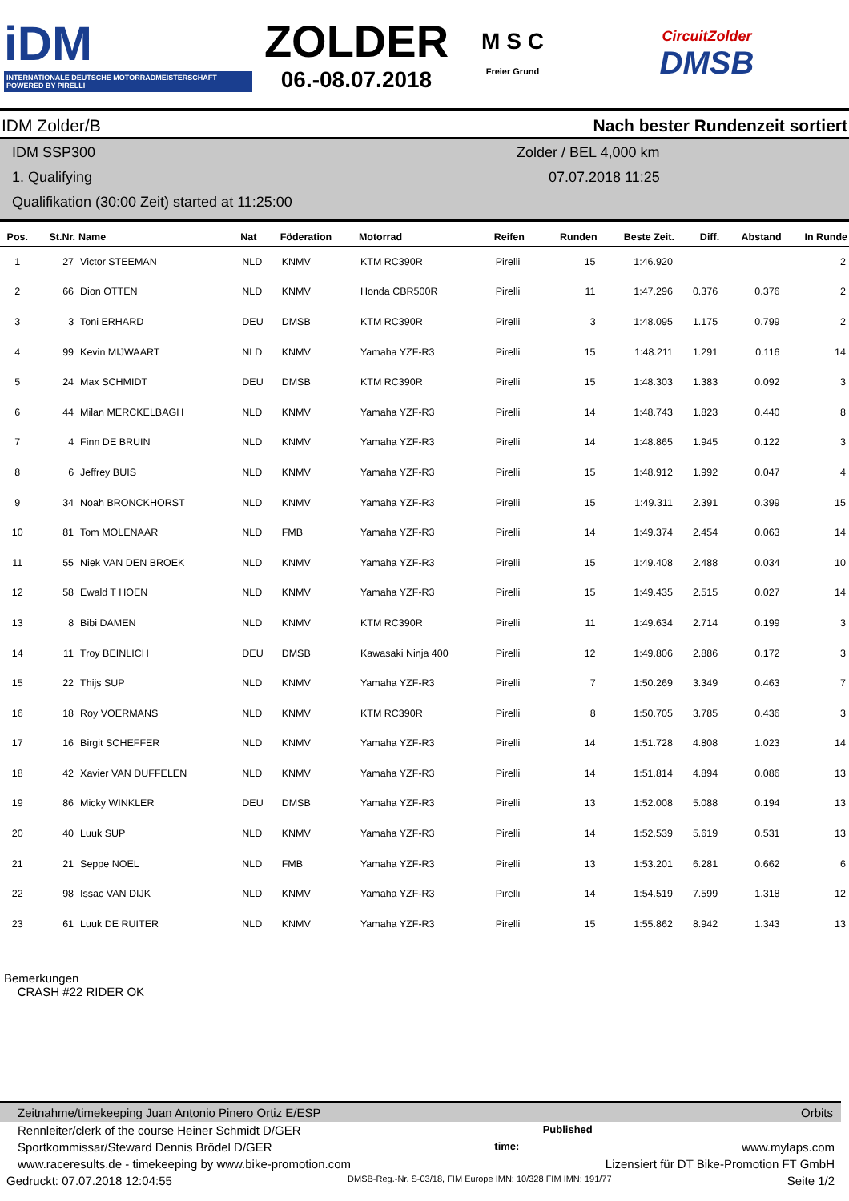iDM
INTERNATIONALE DEUTSCHE MOTORRADMEISTERSCHAFT — POWERED BY PIRELLI
ZOLDER
06.-08.07.2018
M S C
Freier Grund
CircuitZolder
DMSB
IDM Zolder/B Nach bester Rundenzeit sortiert
IDM SSP300
1. Qualifying
Qualifikation (30:00 Zeit) started at 11:25:00
Zolder / BEL 4,000 km
07.07.2018 11:25
| Pos. | St.Nr. | Name | Nat | Föderation | Motorrad | Reifen | Runden | Beste Zeit. | Diff. | Abstand | In Runde |
| --- | --- | --- | --- | --- | --- | --- | --- | --- | --- | --- | --- |
| 1 | 27 | Victor STEEMAN | NLD | KNMV | KTM RC390R | Pirelli | 15 | 1:46.920 | | | 2 |
| 2 | 66 | Dion OTTEN | NLD | KNMV | Honda CBR500R | Pirelli | 11 | 1:47.296 | 0.376 | 0.376 | 2 |
| 3 | 3 | Toni ERHARD | DEU | DMSB | KTM RC390R | Pirelli | 3 | 1:48.095 | 1.175 | 0.799 | 2 |
| 4 | 99 | Kevin MIJWAART | NLD | KNMV | Yamaha YZF-R3 | Pirelli | 15 | 1:48.211 | 1.291 | 0.116 | 14 |
| 5 | 24 | Max SCHMIDT | DEU | DMSB | KTM RC390R | Pirelli | 15 | 1:48.303 | 1.383 | 0.092 | 3 |
| 6 | 44 | Milan MERCKELBAGH | NLD | KNMV | Yamaha YZF-R3 | Pirelli | 14 | 1:48.743 | 1.823 | 0.440 | 8 |
| 7 | 4 | Finn DE BRUIN | NLD | KNMV | Yamaha YZF-R3 | Pirelli | 14 | 1:48.865 | 1.945 | 0.122 | 3 |
| 8 | 6 | Jeffrey BUIS | NLD | KNMV | Yamaha YZF-R3 | Pirelli | 15 | 1:48.912 | 1.992 | 0.047 | 4 |
| 9 | 34 | Noah BRONCKHORST | NLD | KNMV | Yamaha YZF-R3 | Pirelli | 15 | 1:49.311 | 2.391 | 0.399 | 15 |
| 10 | 81 | Tom MOLENAAR | NLD | FMB | Yamaha YZF-R3 | Pirelli | 14 | 1:49.374 | 2.454 | 0.063 | 14 |
| 11 | 55 | Niek VAN DEN BROEK | NLD | KNMV | Yamaha YZF-R3 | Pirelli | 15 | 1:49.408 | 2.488 | 0.034 | 10 |
| 12 | 58 | Ewald T HOEN | NLD | KNMV | Yamaha YZF-R3 | Pirelli | 15 | 1:49.435 | 2.515 | 0.027 | 14 |
| 13 | 8 | Bibi DAMEN | NLD | KNMV | KTM RC390R | Pirelli | 11 | 1:49.634 | 2.714 | 0.199 | 3 |
| 14 | 11 | Troy BEINLICH | DEU | DMSB | Kawasaki Ninja 400 | Pirelli | 12 | 1:49.806 | 2.886 | 0.172 | 3 |
| 15 | 22 | Thijs SUP | NLD | KNMV | Yamaha YZF-R3 | Pirelli | 7 | 1:50.269 | 3.349 | 0.463 | 7 |
| 16 | 18 | Roy VOERMANS | NLD | KNMV | KTM RC390R | Pirelli | 8 | 1:50.705 | 3.785 | 0.436 | 3 |
| 17 | 16 | Birgit SCHEFFER | NLD | KNMV | Yamaha YZF-R3 | Pirelli | 14 | 1:51.728 | 4.808 | 1.023 | 14 |
| 18 | 42 | Xavier VAN DUFFELEN | NLD | KNMV | Yamaha YZF-R3 | Pirelli | 14 | 1:51.814 | 4.894 | 0.086 | 13 |
| 19 | 86 | Micky WINKLER | DEU | DMSB | Yamaha YZF-R3 | Pirelli | 13 | 1:52.008 | 5.088 | 0.194 | 13 |
| 20 | 40 | Luuk SUP | NLD | KNMV | Yamaha YZF-R3 | Pirelli | 14 | 1:52.539 | 5.619 | 0.531 | 13 |
| 21 | 21 | Seppe NOEL | NLD | FMB | Yamaha YZF-R3 | Pirelli | 13 | 1:53.201 | 6.281 | 0.662 | 6 |
| 22 | 98 | Issac VAN DIJK | NLD | KNMV | Yamaha YZF-R3 | Pirelli | 14 | 1:54.519 | 7.599 | 1.318 | 12 |
| 23 | 61 | Luuk DE RUITER | NLD | KNMV | Yamaha YZF-R3 | Pirelli | 15 | 1:55.862 | 8.942 | 1.343 | 13 |
Bemerkungen
CRASH #22 RIDER OK
Zeitnahme/timekeeping Juan Antonio Pinero Ortiz E/ESP Orbits
Rennleiter/clerk of the course Heiner Schmidt D/GER Published
Sportkommissar/Steward Dennis Brödel D/GER time: www.mylaps.com
www.raceresults.de - timekeeping by www.bike-promotion.com Lizensiert für DT Bike-Promotion FT GmbH
Gedruckt: 07.07.2018 12:04:55 DMSB-Reg.-Nr. S-03/18, FIM Europe IMN: 10/328 FIM IMN: 191/77 Seite 1/2